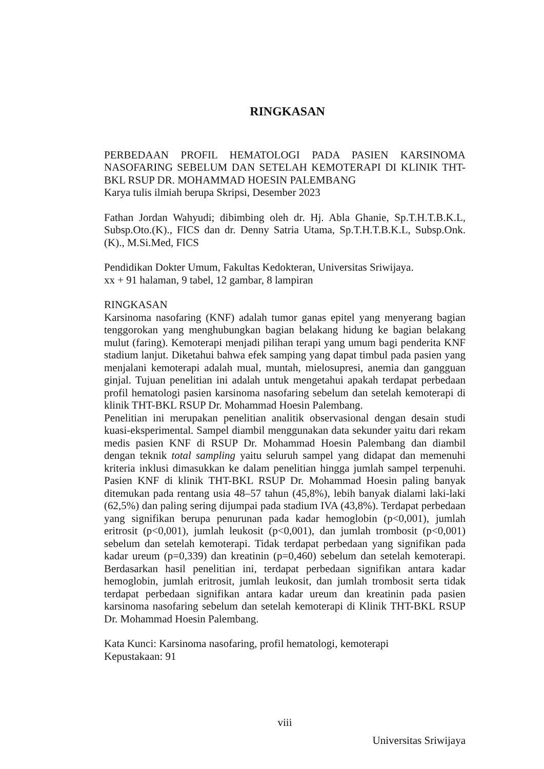RINGKASAN
PERBEDAAN PROFIL HEMATOLOGI PADA PASIEN KARSINOMA NASOFARING SEBELUM DAN SETELAH KEMOTERAPI DI KLINIK THT-BKL RSUP DR. MOHAMMAD HOESIN PALEMBANG
Karya tulis ilmiah berupa Skripsi, Desember 2023
Fathan Jordan Wahyudi; dibimbing oleh dr. Hj. Abla Ghanie, Sp.T.H.T.B.K.L, Subsp.Oto.(K)., FICS dan dr. Denny Satria Utama, Sp.T.H.T.B.K.L, Subsp.Onk.(K)., M.Si.Med, FICS
Pendidikan Dokter Umum, Fakultas Kedokteran, Universitas Sriwijaya.
xx + 91 halaman, 9 tabel, 12 gambar, 8 lampiran
RINGKASAN
Karsinoma nasofaring (KNF) adalah tumor ganas epitel yang menyerang bagian tenggorokan yang menghubungkan bagian belakang hidung ke bagian belakang mulut (faring). Kemoterapi menjadi pilihan terapi yang umum bagi penderita KNF stadium lanjut. Diketahui bahwa efek samping yang dapat timbul pada pasien yang menjalani kemoterapi adalah mual, muntah, mielosupresi, anemia dan gangguan ginjal. Tujuan penelitian ini adalah untuk mengetahui apakah terdapat perbedaan profil hematologi pasien karsinoma nasofaring sebelum dan setelah kemoterapi di klinik THT-BKL RSUP Dr. Mohammad Hoesin Palembang.
Penelitian ini merupakan penelitian analitik observasional dengan desain studi kuasi-eksperimental. Sampel diambil menggunakan data sekunder yaitu dari rekam medis pasien KNF di RSUP Dr. Mohammad Hoesin Palembang dan diambil dengan teknik total sampling yaitu seluruh sampel yang didapat dan memenuhi kriteria inklusi dimasukkan ke dalam penelitian hingga jumlah sampel terpenuhi. Pasien KNF di klinik THT-BKL RSUP Dr. Mohammad Hoesin paling banyak ditemukan pada rentang usia 48–57 tahun (45,8%), lebih banyak dialami laki-laki (62,5%) dan paling sering dijumpai pada stadium IVA (43,8%). Terdapat perbedaan yang signifikan berupa penurunan pada kadar hemoglobin (p<0,001), jumlah eritrosit (p<0,001), jumlah leukosit (p<0,001), dan jumlah trombosit (p<0,001) sebelum dan setelah kemoterapi. Tidak terdapat perbedaan yang signifikan pada kadar ureum (p=0,339) dan kreatinin (p=0,460) sebelum dan setelah kemoterapi. Berdasarkan hasil penelitian ini, terdapat perbedaan signifikan antara kadar hemoglobin, jumlah eritrosit, jumlah leukosit, dan jumlah trombosit serta tidak terdapat perbedaan signifikan antara kadar ureum dan kreatinin pada pasien karsinoma nasofaring sebelum dan setelah kemoterapi di Klinik THT-BKL RSUP Dr. Mohammad Hoesin Palembang.
Kata Kunci: Karsinoma nasofaring, profil hematologi, kemoterapi
Kepustakaan: 91
viii
Universitas Sriwijaya